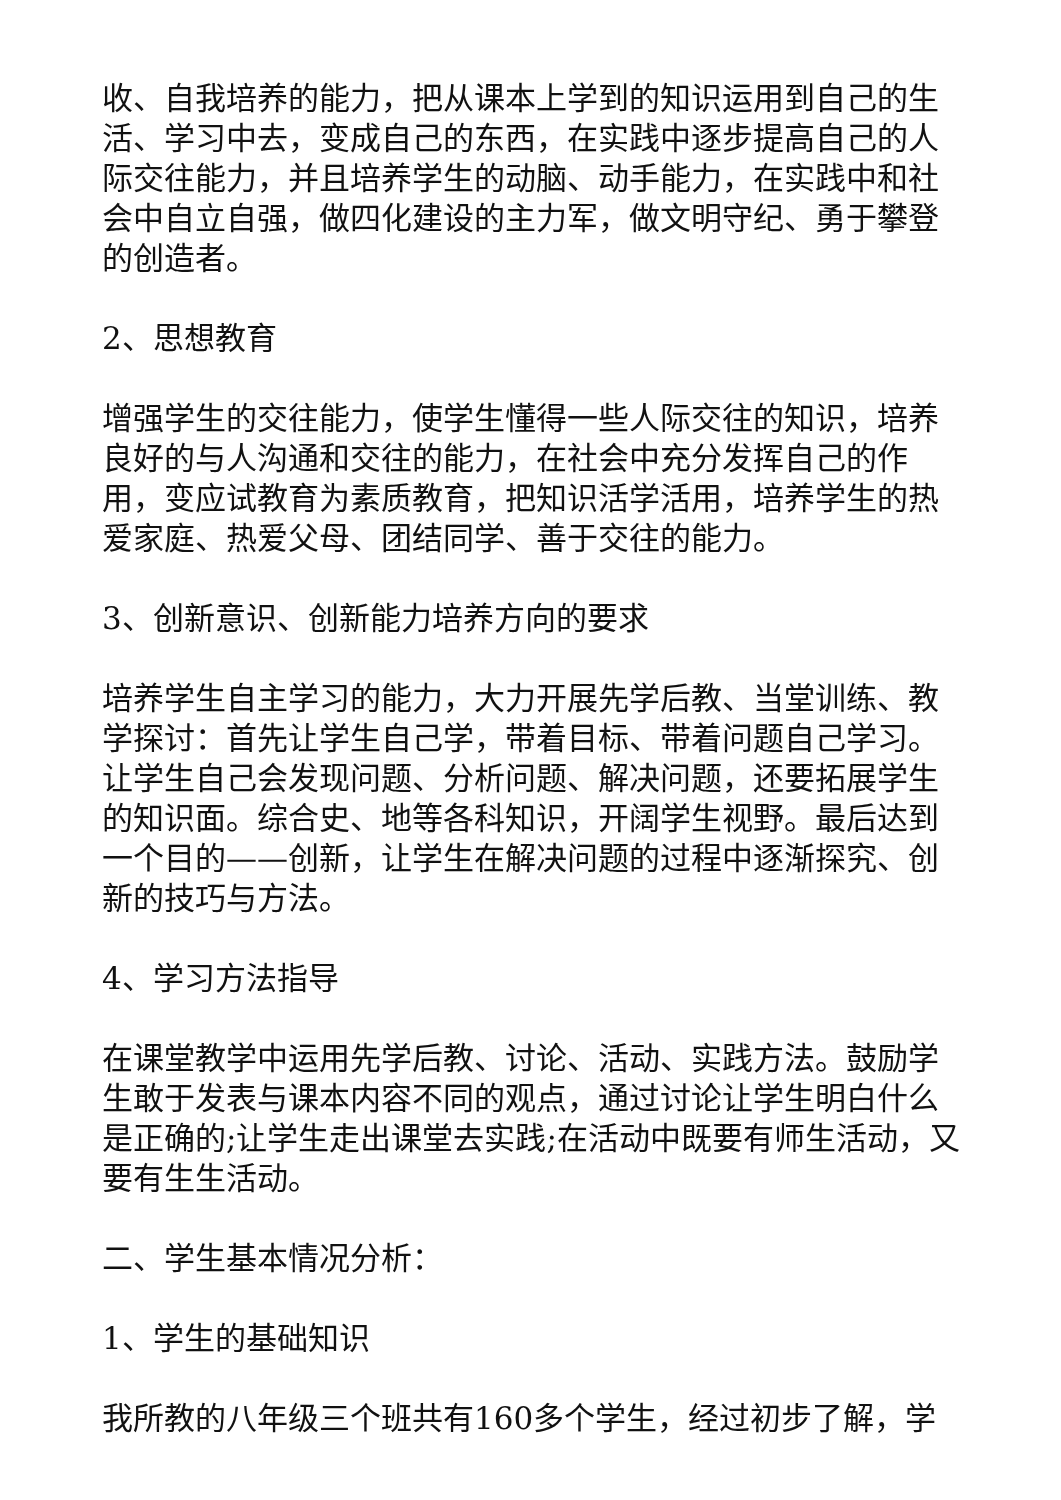收、自我培养的能力，把从课本上学到的知识运用到自己的生活、学习中去，变成自己的东西，在实践中逐步提高自己的人际交往能力，并且培养学生的动脑、动手能力，在实践中和社会中自立自强，做四化建设的主力军，做文明守纪、勇于攀登的创造者。
2、思想教育
增强学生的交往能力，使学生懂得一些人际交往的知识，培养良好的与人沟通和交往的能力，在社会中充分发挥自己的作用，变应试教育为素质教育，把知识活学活用，培养学生的热爱家庭、热爱父母、团结同学、善于交往的能力。
3、创新意识、创新能力培养方向的要求
培养学生自主学习的能力，大力开展先学后教、当堂训练、教学探讨：首先让学生自己学，带着目标、带着问题自己学习。让学生自己会发现问题、分析问题、解决问题，还要拓展学生的知识面。综合史、地等各科知识，开阔学生视野。最后达到一个目的——创新，让学生在解决问题的过程中逐渐探究、创新的技巧与方法。
4、学习方法指导
在课堂教学中运用先学后教、讨论、活动、实践方法。鼓励学生敢于发表与课本内容不同的观点，通过讨论让学生明白什么是正确的;让学生走出课堂去实践;在活动中既要有师生活动，又要有生生活动。
二、学生基本情况分析：
1、学生的基础知识
我所教的八年级三个班共有160多个学生，经过初步了解，学